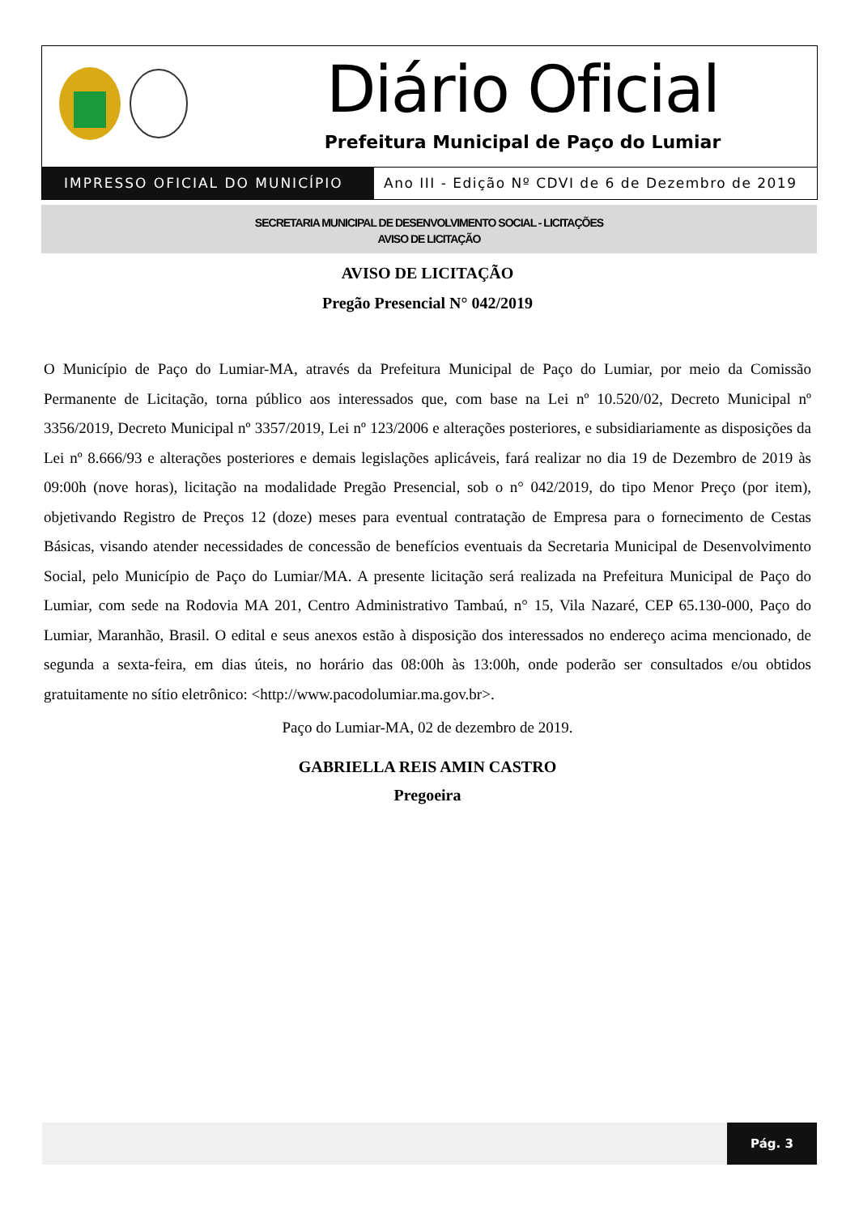Diário Oficial
Prefeitura Municipal de Paço do Lumiar
IMPRESSO OFICIAL DO MUNICÍPIO Ano III - Edição Nº CDVI de 6 de Dezembro de 2019
SECRETARIA MUNICIPAL DE DESENVOLVIMENTO SOCIAL - LICITAÇÕES
AVISO DE LICITAÇÃO
AVISO DE LICITAÇÃO
Pregão Presencial N° 042/2019
O Município de Paço do Lumiar-MA, através da Prefeitura Municipal de Paço do Lumiar, por meio da Comissão Permanente de Licitação, torna público aos interessados que, com base na Lei nº 10.520/02, Decreto Municipal nº 3356/2019, Decreto Municipal nº 3357/2019, Lei nº 123/2006 e alterações posteriores, e subsidiariamente as disposições da Lei nº 8.666/93 e alterações posteriores e demais legislações aplicáveis, fará realizar no dia 19 de Dezembro de 2019 às 09:00h (nove horas), licitação na modalidade Pregão Presencial, sob o n° 042/2019, do tipo Menor Preço (por item), objetivando Registro de Preços 12 (doze) meses para eventual contratação de Empresa para o fornecimento de Cestas Básicas, visando atender necessidades de concessão de benefícios eventuais da Secretaria Municipal de Desenvolvimento Social, pelo Município de Paço do Lumiar/MA. A presente licitação será realizada na Prefeitura Municipal de Paço do Lumiar, com sede na Rodovia MA 201, Centro Administrativo Tambaú, n° 15, Vila Nazaré, CEP 65.130-000, Paço do Lumiar, Maranhão, Brasil. O edital e seus anexos estão à disposição dos interessados no endereço acima mencionado, de segunda a sexta-feira, em dias úteis, no horário das 08:00h às 13:00h, onde poderão ser consultados e/ou obtidos gratuitamente no sítio eletrônico: <http://www.pacodolumiar.ma.gov.br>.
Paço do Lumiar-MA, 02 de dezembro de 2019.
GABRIELLA REIS AMIN CASTRO
Pregoeira
Pág. 3